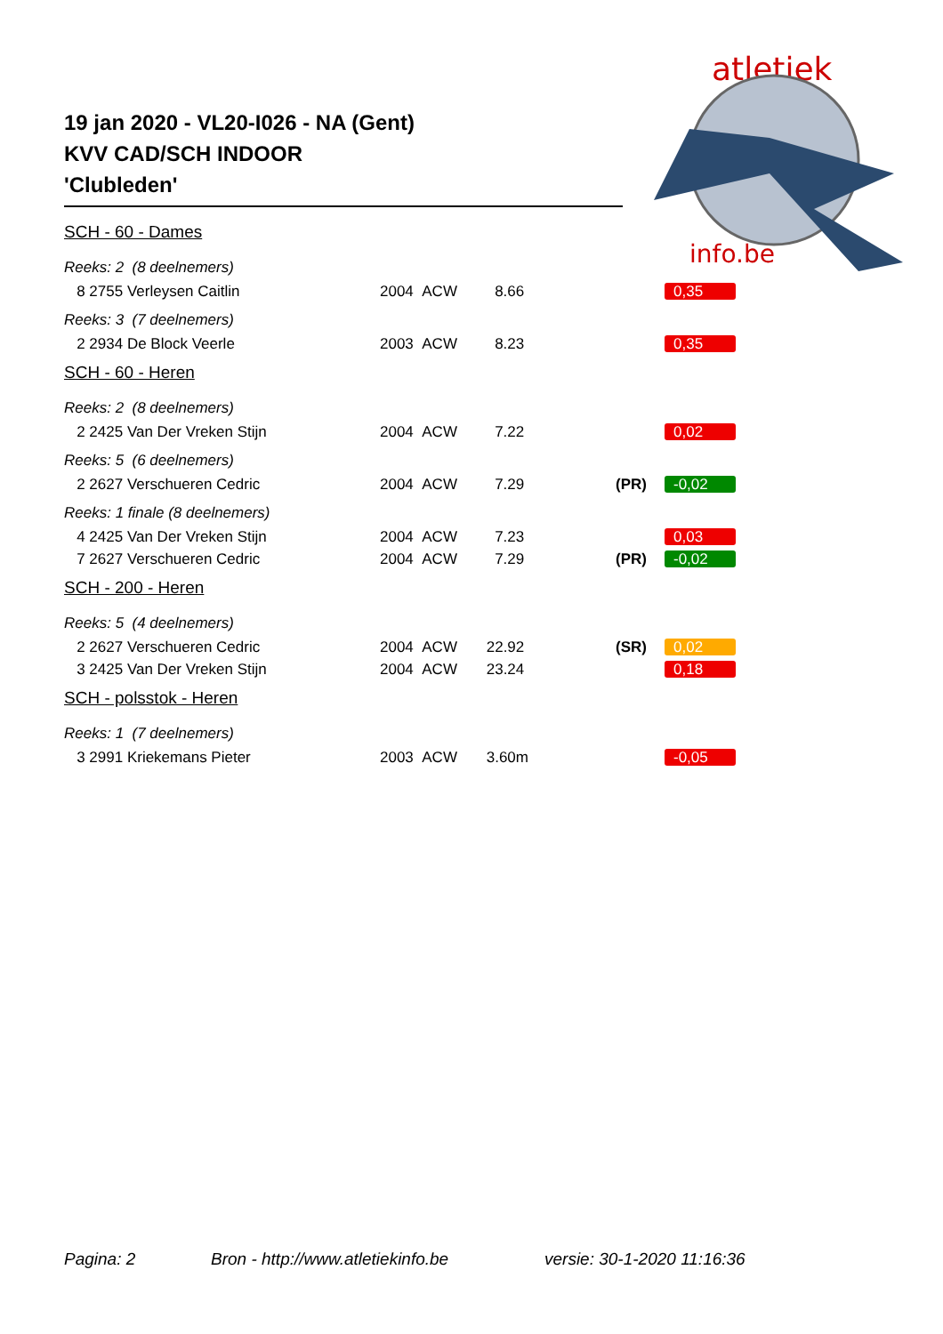atletiek
info.be
19 jan 2020 - VL20-I026 - NA (Gent)
KVV CAD/SCH INDOOR
'Clubleden'
| SCH - 60 - Dames | | | | |
| Reeks: 2 (8 deelnemers) | | | | |
| 8 2755 Verleysen Caitlin | 2004 ACW | 8.66 | | 0,35 |
| Reeks: 3 (7 deelnemers) | | | | |
| 2 2934 De Block Veerle | 2003 ACW | 8.23 | | 0,35 |
| SCH - 60 - Heren | | | | |
| Reeks: 2 (8 deelnemers) | | | | |
| 2 2425 Van Der Vreken Stijn | 2004 ACW | 7.22 | | 0,02 |
| Reeks: 5 (6 deelnemers) | | | | |
| 2 2627 Verschueren Cedric | 2004 ACW | 7.29 | (PR) | -0,02 |
| Reeks: 1 finale (8 deelnemers) | | | | |
| 4 2425 Van Der Vreken Stijn | 2004 ACW | 7.23 | | 0,03 |
| 7 2627 Verschueren Cedric | 2004 ACW | 7.29 | (PR) | -0,02 |
| SCH - 200 - Heren | | | | |
| Reeks: 5 (4 deelnemers) | | | | |
| 2 2627 Verschueren Cedric | 2004 ACW | 22.92 | (SR) | 0,02 |
| 3 2425 Van Der Vreken Stijn | 2004 ACW | 23.24 | | 0,18 |
| SCH - polsstok - Heren | | | | |
| Reeks: 1 (7 deelnemers) | | | | |
| 3 2991 Kriekemans Pieter | 2003 ACW | 3.60m | | -0,05 |
Pagina: 2 Bron - http://www.atletiekinfo.be versie: 30-1-2020 11:16:36